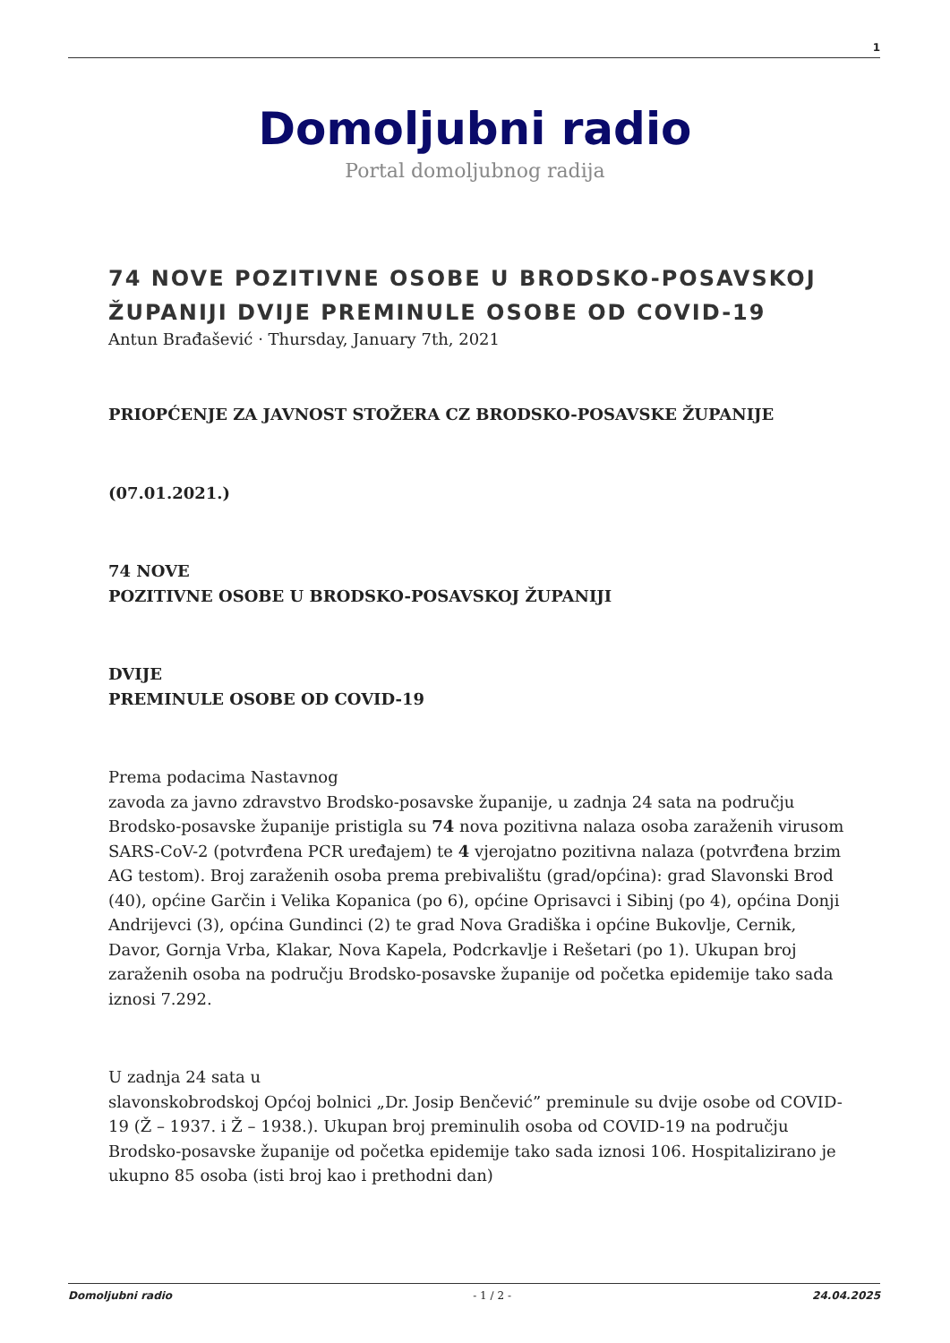1
Domoljubni radio
Portal domoljubnog radija
74 NOVE POZITIVNE OSOBE U BRODSKO-POSAVSKOJ ŽUPANIJI DVIJE PREMINULE OSOBE OD COVID-19
Antun Brađašević · Thursday, January 7th, 2021
PRIOPĆENJE ZA JAVNOST STOŽERA CZ BRODSKO-POSAVSKE ŽUPANIJE
(07.01.2021.)
74 NOVE
POZITIVNE OSOBE U BRODSKO-POSAVSKOJ ŽUPANIJI
DVIJE
PREMINULE OSOBE OD COVID-19
Prema podacima Nastavnog
zavoda za javno zdravstvo Brodsko-posavske županije, u zadnja 24 sata na području Brodsko-posavske županije pristigla su 74 nova pozitivna nalaza osoba zaraženih virusom SARS-CoV-2 (potvrđena PCR uređajem) te 4 vjerojatno pozitivna nalaza (potvrđena brzim AG testom). Broj zaraženih osoba prema prebivalištu (grad/općina): grad Slavonski Brod (40), općine Garčin i Velika Kopanica (po 6), općine Oprisavci i Sibinj (po 4), općina Donji Andrijevci (3), općina Gundinci (2) te grad Nova Gradiška i općine Bukovlje, Cernik, Davor, Gornja Vrba, Klakar, Nova Kapela, Podcrkavlje i Rešetari (po 1). Ukupan broj zaraženih osoba na području Brodsko-posavske županije od početka epidemije tako sada iznosi 7.292.
U zadnja 24 sata u
slavonskobrodskoj Općoj bolnici „Dr. Josip Benčević” preminule su dvije osobe od COVID-19 (Ž – 1937. i Ž – 1938.). Ukupan broj preminulih osoba od COVID-19 na području Brodsko-posavske županije od početka epidemije tako sada iznosi 106. Hospitalizirano je ukupno 85 osoba (isti broj kao i prethodni dan)
Domoljubni radio - 1 / 2 - 24.04.2025